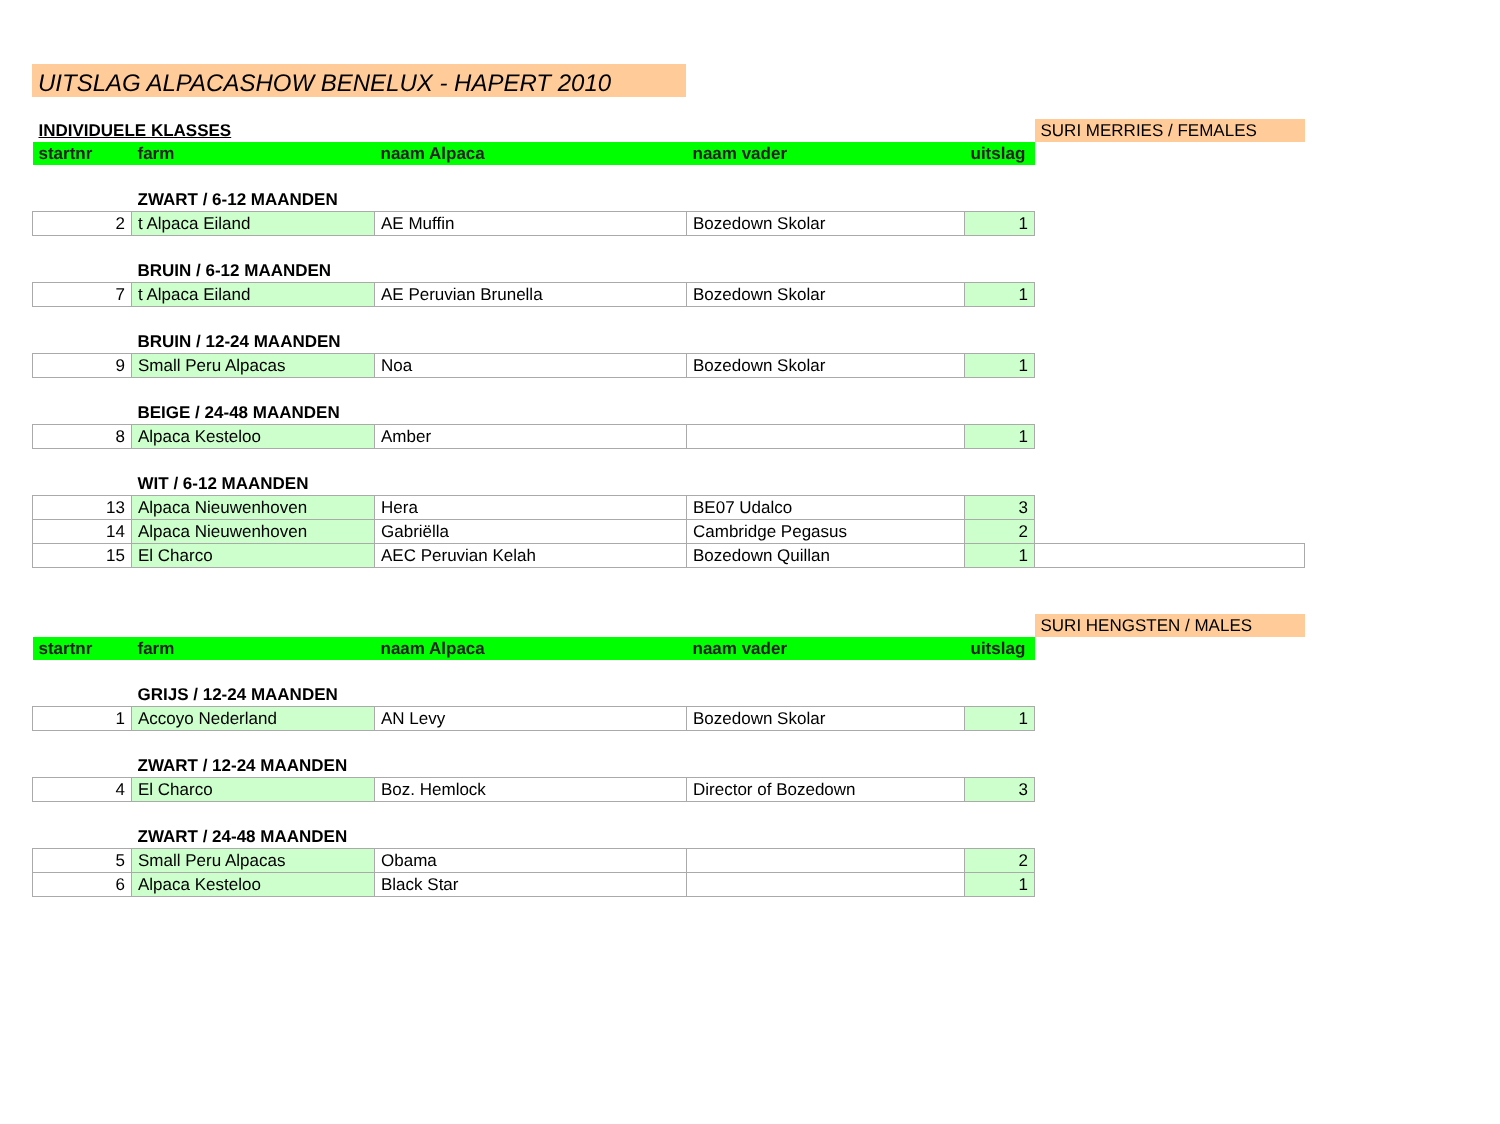UITSLAG ALPACASHOW BENELUX - HAPERT 2010
| INDIVIDUELE KLASSES | | | | | SURI MERRIES / FEMALES |
| startnr | farm | naam Alpaca | naam vader | uitslag | |
| | ZWART / 6-12 MAANDEN | | | | |
| 2 | t Alpaca Eiland | AE Muffin | Bozedown Skolar | 1 | |
| | BRUIN / 6-12 MAANDEN | | | | |
| 7 | t Alpaca Eiland | AE Peruvian Brunella | Bozedown Skolar | 1 | |
| | BRUIN / 12-24 MAANDEN | | | | |
| 9 | Small Peru Alpacas | Noa | Bozedown Skolar | 1 | |
| | BEIGE / 24-48 MAANDEN | | | | |
| 8 | Alpaca Kesteloo | Amber | | 1 | |
| | WIT / 6-12 MAANDEN | | | | |
| 13 | Alpaca Nieuwenhoven | Hera | BE07 Udalco | 3 | |
| 14 | Alpaca Nieuwenhoven | Gabriëlla | Cambridge Pegasus | 2 | |
| 15 | El Charco | AEC Peruvian Kelah | Bozedown Quillan | 1 | |
| | | | | | SURI HENGSTEN / MALES |
| startnr | farm | naam Alpaca | naam vader | uitslag | |
| | GRIJS / 12-24 MAANDEN | | | | |
| 1 | Accoyo Nederland | AN Levy | Bozedown Skolar | 1 | |
| | ZWART / 12-24 MAANDEN | | | | |
| 4 | El Charco | Boz. Hemlock | Director of Bozedown | 3 | |
| | ZWART / 24-48 MAANDEN | | | | |
| 5 | Small Peru Alpacas | Obama | | 2 | |
| 6 | Alpaca Kesteloo | Black Star | | 1 | |